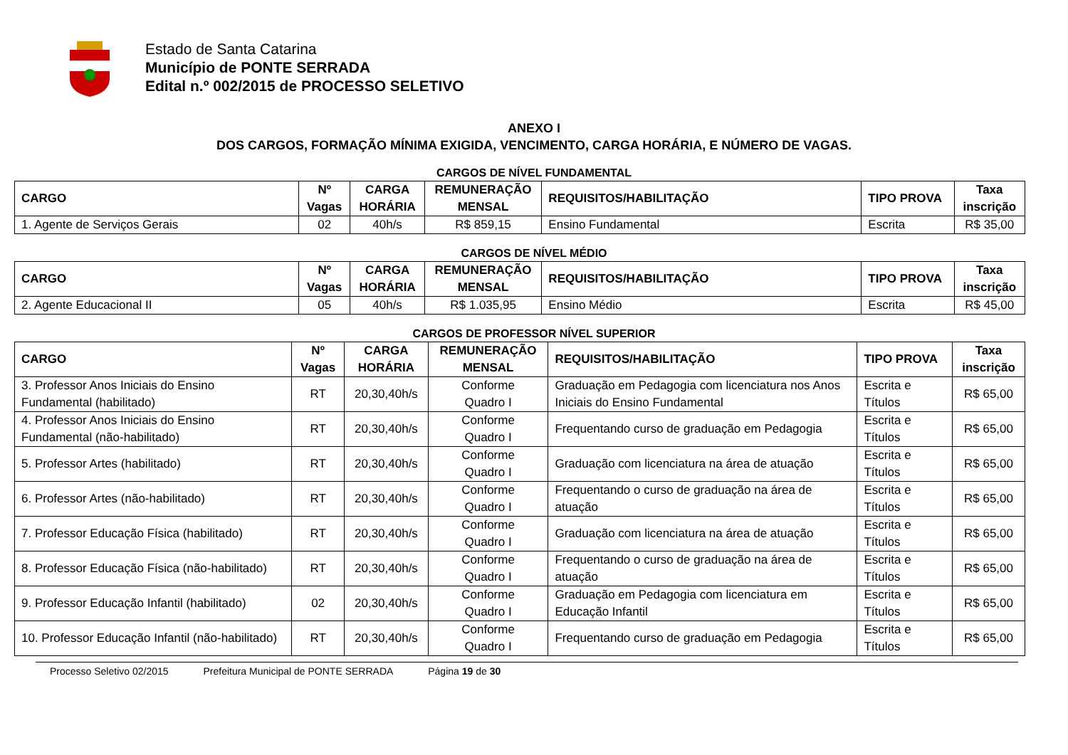Estado de Santa Catarina
Município de PONTE SERRADA
Edital n.º 002/2015 de PROCESSO SELETIVO
ANEXO I
DOS CARGOS, FORMAÇÃO MÍNIMA EXIGIDA, VENCIMENTO, CARGA HORÁRIA, E NÚMERO DE VAGAS.
CARGOS DE NÍVEL FUNDAMENTAL
| CARGO | Nº Vagas | CARGA HORÁRIA | REMUNERAÇÃO MENSAL | REQUISITOS/HABILITAÇÃO | TIPO PROVA | Taxa inscrição |
| --- | --- | --- | --- | --- | --- | --- |
| 1. Agente de Serviços Gerais | 02 | 40h/s | R$ 859,15 | Ensino Fundamental | Escrita | R$ 35,00 |
CARGOS DE NÍVEL MÉDIO
| CARGO | Nº Vagas | CARGA HORÁRIA | REMUNERAÇÃO MENSAL | REQUISITOS/HABILITAÇÃO | TIPO PROVA | Taxa inscrição |
| --- | --- | --- | --- | --- | --- | --- |
| 2. Agente Educacional II | 05 | 40h/s | R$ 1.035,95 | Ensino Médio | Escrita | R$ 45,00 |
CARGOS DE PROFESSOR NÍVEL SUPERIOR
| CARGO | Nº Vagas | CARGA HORÁRIA | REMUNERAÇÃO MENSAL | REQUISITOS/HABILITAÇÃO | TIPO PROVA | Taxa inscrição |
| --- | --- | --- | --- | --- | --- | --- |
| 3. Professor Anos Iniciais do Ensino Fundamental (habilitado) | RT | 20,30,40h/s | Conforme Quadro I | Graduação em Pedagogia com licenciatura nos Anos Iniciais do Ensino Fundamental | Escrita e Títulos | R$ 65,00 |
| 4. Professor Anos Iniciais do Ensino Fundamental (não-habilitado) | RT | 20,30,40h/s | Conforme Quadro I | Frequentando curso de graduação em Pedagogia | Escrita e Títulos | R$ 65,00 |
| 5. Professor Artes (habilitado) | RT | 20,30,40h/s | Conforme Quadro I | Graduação com licenciatura na área de atuação | Escrita e Títulos | R$ 65,00 |
| 6. Professor Artes (não-habilitado) | RT | 20,30,40h/s | Conforme Quadro I | Frequentando o curso de graduação na área de atuação | Escrita e Títulos | R$ 65,00 |
| 7. Professor Educação Física (habilitado) | RT | 20,30,40h/s | Conforme Quadro I | Graduação com licenciatura na área de atuação | Escrita e Títulos | R$ 65,00 |
| 8. Professor Educação Física (não-habilitado) | RT | 20,30,40h/s | Conforme Quadro I | Frequentando o curso de graduação na área de atuação | Escrita e Títulos | R$ 65,00 |
| 9. Professor Educação Infantil (habilitado) | 02 | 20,30,40h/s | Conforme Quadro I | Graduação em Pedagogia com licenciatura em Educação Infantil | Escrita e Títulos | R$ 65,00 |
| 10. Professor Educação Infantil (não-habilitado) | RT | 20,30,40h/s | Conforme Quadro I | Frequentando curso de graduação em Pedagogia | Escrita e Títulos | R$ 65,00 |
Processo Seletivo 02/2015 Prefeitura Municipal de PONTE SERRADA Página 19 de 30